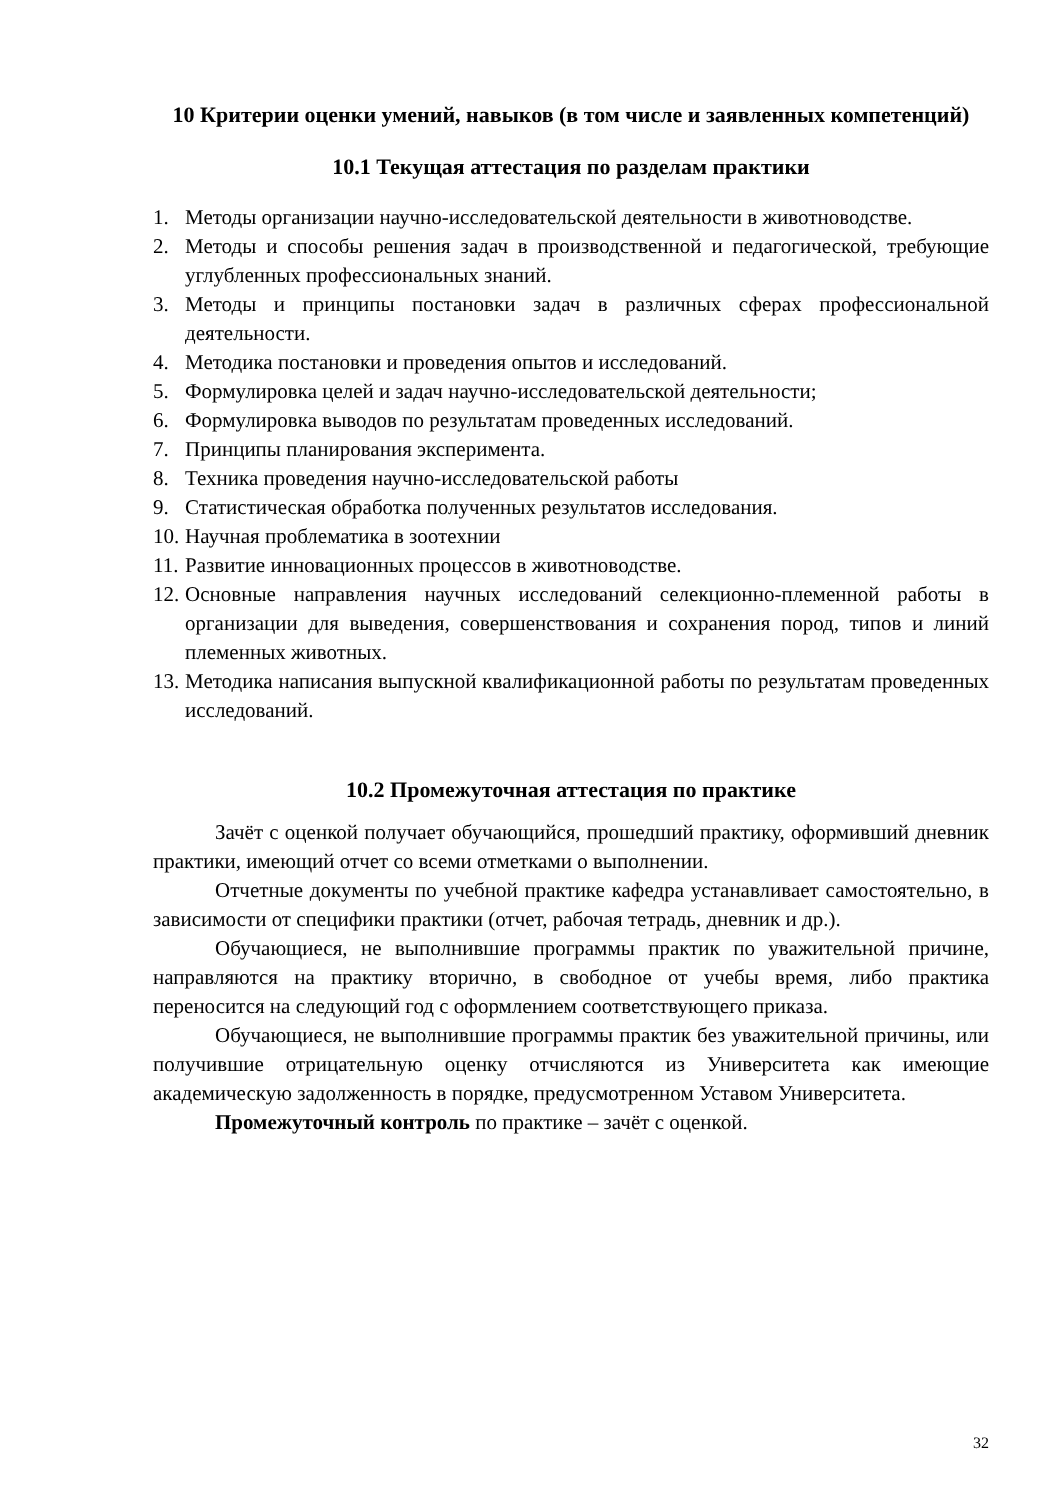10 Критерии оценки умений, навыков (в том числе и заявленных компетенций)
10.1 Текущая аттестация по разделам практики
1. Методы организации научно-исследовательской деятельности в животноводстве.
2. Методы и способы решения задач в производственной и педагогической, требующие углубленных профессиональных знаний.
3. Методы и принципы постановки задач в различных сферах профессиональной деятельности.
4. Методика постановки и проведения опытов и исследований.
5. Формулировка целей и задач научно-исследовательской деятельности;
6. Формулировка выводов по результатам проведенных исследований.
7. Принципы планирования эксперимента.
8. Техника проведения научно-исследовательской работы
9. Статистическая обработка полученных результатов исследования.
10. Научная проблематика в зоотехнии
11. Развитие инновационных процессов в животноводстве.
12. Основные направления научных исследований селекционно-племенной работы в организации для выведения, совершенствования и сохранения пород, типов и линий племенных животных.
13. Методика написания выпускной квалификационной работы по результатам проведенных исследований.
10.2 Промежуточная аттестация по практике
Зачёт с оценкой получает обучающийся, прошедший практику, оформивший дневник практики, имеющий отчет со всеми отметками о выполнении.
Отчетные документы по учебной практике кафедра устанавливает самостоятельно, в зависимости от специфики практики (отчет, рабочая тетрадь, дневник и др.).
Обучающиеся, не выполнившие программы практик по уважительной причине, направляются на практику вторично, в свободное от учебы время, либо практика переносится на следующий год с оформлением соответствующего приказа.
Обучающиеся, не выполнившие программы практик без уважительной причины, или получившие отрицательную оценку отчисляются из Университета как имеющие академическую задолженность в порядке, предусмотренном Уставом Университета.
Промежуточный контроль по практике – зачёт с оценкой.
32